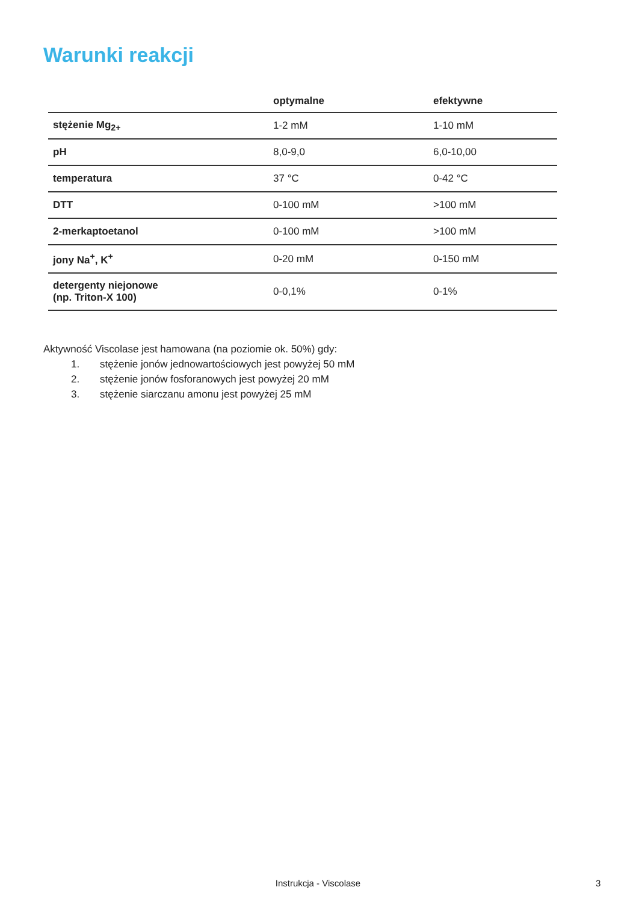Warunki reakcji
| | optymalne | efektywne |
| --- | --- | --- |
| stężenie Mg<sub>2+</sub> | 1-2 mM | 1-10 mM |
| pH | 8,0-9,0 | 6,0-10,00 |
| temperatura | 37 °C | 0-42 °C |
| DTT | 0-100 mM | >100 mM |
| 2-merkaptoetanol | 0-100 mM | >100 mM |
| jony Na<sup>+</sup>, K<sup>+</sup> | 0-20 mM | 0-150 mM |
| detergenty niejonowe (np. Triton-X 100) | 0-0,1% | 0-1% |
Aktywność Viscolase jest hamowana (na poziomie ok. 50%) gdy:
1. stężenie jonów jednowartościowych jest powyżej 50 mM
2. stężenie jonów fosforanowych jest powyżej 20 mM
3. stężenie siarczanu amonu jest powyżej 25 mM
Instrukcja - Viscolase 3